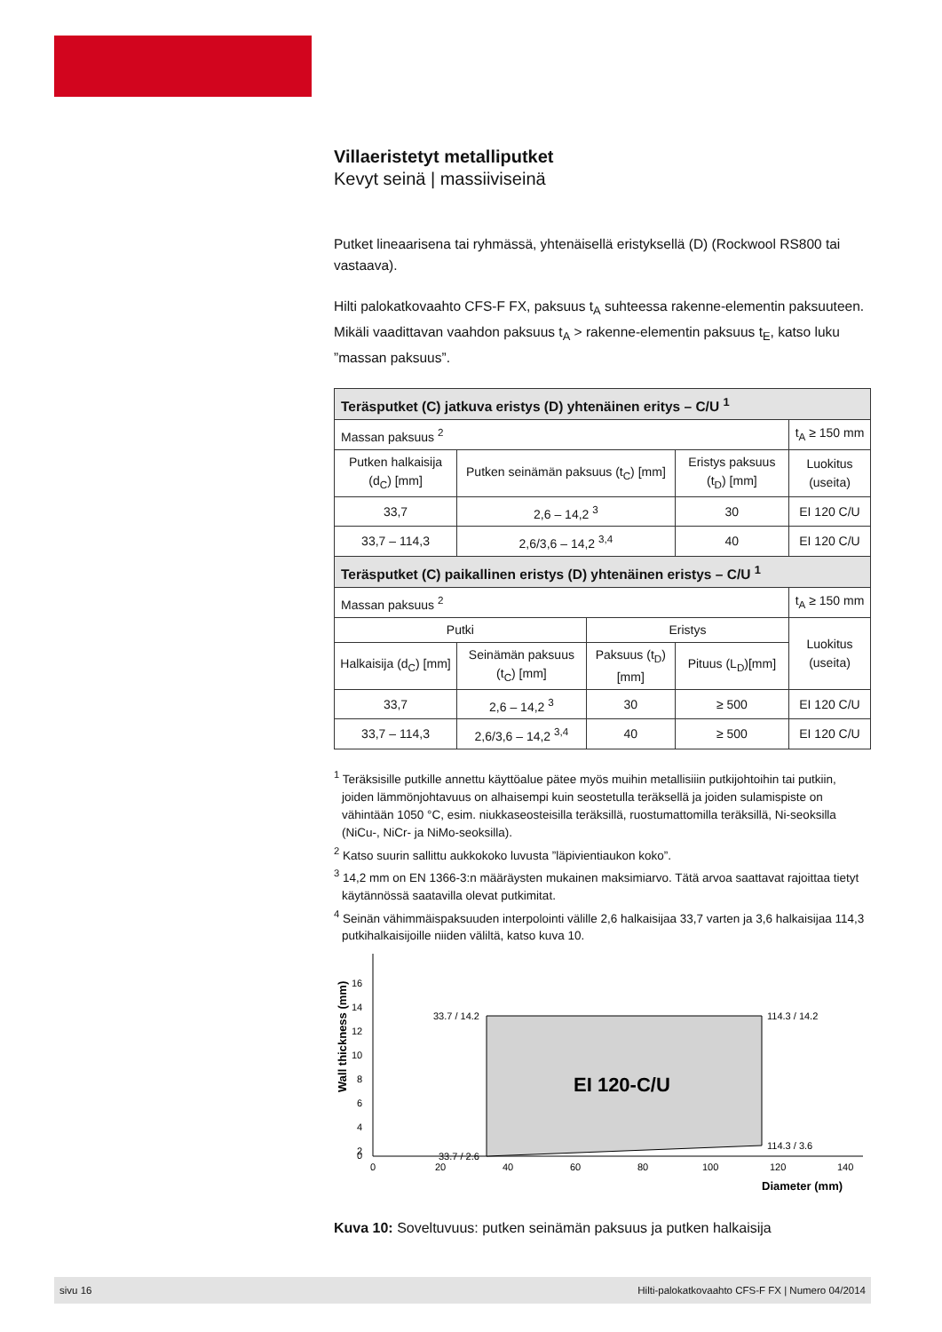Villaeristetyt metalliputket
Kevyt seinä | massiiviseinä
Putket lineaarisena tai ryhmässä, yhtenäisellä eristyksellä (D) (Rockwool RS800 tai vastaava).
Hilti palokatkovaahto CFS-F FX, paksuus t<sub>A</sub> suhteessa rakenne-elementin paksuu­teen. Mikäli vaadittavan vaahdon paksuus t<sub>A</sub> > rakenne-elementin paksuus t<sub>E</sub>, katso luku ”massan paksuus”.
| Teräsputket (C) jatkuva eristys (D) yhtenäinen eritys – C/U <sup>1</sup> | | | | |
| --- | --- | --- | --- | --- |
| Massan paksuus <sup>2</sup> | | | | t<sub>A</sub> ≥ 150 mm |
| Putken halkaisija (d<sub>C</sub>) [mm] | Putken seinämän paksuus (t<sub>C</sub>) [mm] | | Eristys paksuus (t<sub>D</sub>) [mm] | Luokitus (useita) |
| 33,7 | 2,6 – 14,2 <sup>3</sup> | | 30 | EI 120 C/U |
| 33,7 – 114,3 | 2,6/3,6 – 14,2 <sup>3,4</sup> | | 40 | EI 120 C/U |
| Teräsputket (C) paikallinen eristys (D) yhtenäinen eristys – C/U <sup>1</sup> | | | | |
| Massan paksuus <sup>2</sup> | | | | t<sub>A</sub> ≥ 150 mm |
| Putki | | Eristys | | Luokitus (useita) |
| Halkaisija (d<sub>C</sub>) [mm] | Seinämän paksuus (t<sub>C</sub>) [mm] | Paksuus (t<sub>D</sub>) [mm] | Pituus (L<sub>D</sub>)[mm] | |
| 33,7 | 2,6 – 14,2 <sup>3</sup> | 30 | ≥ 500 | EI 120 C/U |
| 33,7 – 114,3 | 2,6/3,6 – 14,2 <sup>3,4</sup> | 40 | ≥ 500 | EI 120 C/U |
<sup>1</sup> Teräksisille putkille annettu käyttöalue pätee myös muihin metallisiiin putkijohtoihin tai putkiin, joiden lämmönjohtavuus on alhaisempi kuin seostetulla teräksellä ja joiden sulamispiste on vähintään 1050 °C, esim. niukkaseosteisilla teräksillä, ruostumattomilla teräksillä, Ni-seoksilla (NiCu-, NiCr- ja NiMo-seoksilla).
<sup>2</sup> Katso suurin sallittu aukkokoko luvusta ”läpivientiaukon koko”.
<sup>3</sup> 14,2 mm on EN 1366-3:n määräysten mukainen maksimiarvo. Tätä arvoa saattavat rajoittaa tietyt käytännössä saatavilla olevat putkimitat.
<sup>4</sup> Seinän vähimmäispaksuuden interpolointi välille 2,6 halkaisijaa 33,7 varten ja 3,6 halkaisijaa 114,3 putkihalkaisijoille niiden väliltä, katso kuva 10.
EI 120-C/U
33.7 / 14.2
114.3 / 14.2
33.7 / 2.6
114.3 / 3.6
Wall thickness (mm)
16
14
12
10
8
6
4
2
0
0
20
40
60
80
100
120
140
Diameter (mm)
Kuva 10: Soveltuvuus: putken seinämän paksuus ja putken halkaisija
sivu 16 Hilti-palokatkovaahto CFS-F FX | Numero 04/2014